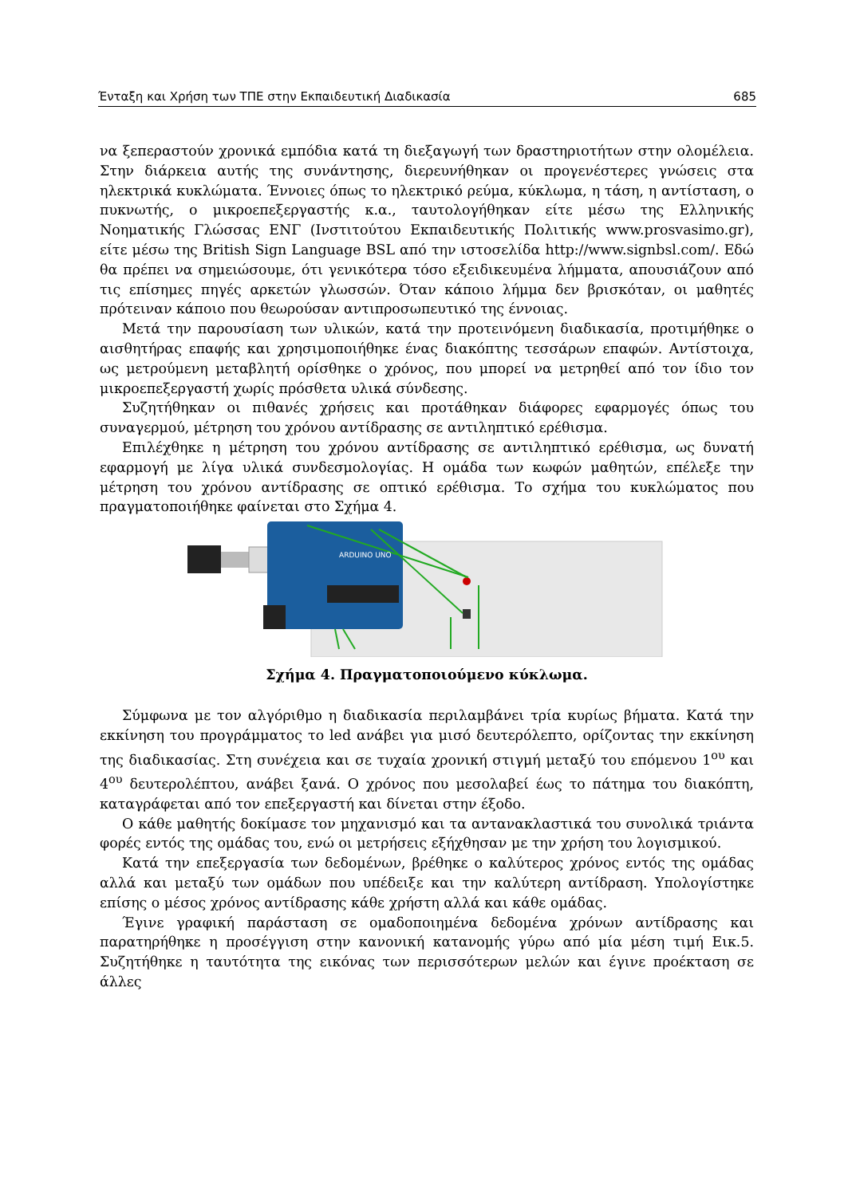Ένταξη και Χρήση των ΤΠΕ στην Εκπαιδευτική Διαδικασία 685
να ξεπεραστούν χρονικά εμπόδια κατά τη διεξαγωγή των δραστηριοτήτων στην ολομέλεια. Στην διάρκεια αυτής της συνάντησης, διερευνήθηκαν οι προγενέστερες γνώσεις στα ηλεκτρικά κυκλώματα. Έννοιες όπως το ηλεκτρικό ρεύμα, κύκλωμα, η τάση, η αντίσταση, ο πυκνωτής, ο μικροεπεξεργαστής κ.α., ταυτολογήθηκαν είτε μέσω της Ελληνικής Νοηματικής Γλώσσας ΕΝΓ (Ινστιτούτου Εκπαιδευτικής Πολιτικής www.prosvasimo.gr), είτε μέσω της British Sign Language BSL από την ιστοσελίδα http://www.signbsl.com/. Εδώ θα πρέπει να σημειώσουμε, ότι γενικότερα τόσο εξειδικευμένα λήμματα, απουσιάζουν από τις επίσημες πηγές αρκετών γλωσσών. Όταν κάποιο λήμμα δεν βρισκόταν, οι μαθητές πρότειναν κάποιο που θεωρούσαν αντιπροσωπευτικό της έννοιας.
Μετά την παρουσίαση των υλικών, κατά την προτεινόμενη διαδικασία, προτιμήθηκε ο αισθητήρας επαφής και χρησιμοποιήθηκε ένας διακόπτης τεσσάρων επαφών. Αντίστοιχα, ως μετρούμενη μεταβλητή ορίσθηκε ο χρόνος, που μπορεί να μετρηθεί από τον ίδιο τον μικροεπεξεργαστή χωρίς πρόσθετα υλικά σύνδεσης.
Συζητήθηκαν οι πιθανές χρήσεις και προτάθηκαν διάφορες εφαρμογές όπως του συναγερμού, μέτρηση του χρόνου αντίδρασης σε αντιληπτικό ερέθισμα.
Επιλέχθηκε η μέτρηση του χρόνου αντίδρασης σε αντιληπτικό ερέθισμα, ως δυνατή εφαρμογή με λίγα υλικά συνδεσμολογίας. Η ομάδα των κωφών μαθητών, επέλεξε την μέτρηση του χρόνου αντίδρασης σε οπτικό ερέθισμα. Το σχήμα του κυκλώματος που πραγματοποιήθηκε φαίνεται στο Σχήμα 4.
ARDUINO UNO
Σχήμα 4. Πραγματοποιούμενο κύκλωμα.
Σύμφωνα με τον αλγόριθμο η διαδικασία περιλαμβάνει τρία κυρίως βήματα. Κατά την εκκίνηση του προγράμματος το led ανάβει για μισό δευτερόλεπτο, ορίζοντας την εκκίνηση της διαδικασίας. Στη συνέχεια και σε τυχαία χρονική στιγμή μεταξύ του επόμενου 1<sup>ου</sup> και 4<sup>ου</sup> δευτερολέπτου, ανάβει ξανά. Ο χρόνος που μεσολαβεί έως το πάτημα του διακόπτη, καταγράφεται από τον επεξεργαστή και δίνεται στην έξοδο.
Ο κάθε μαθητής δοκίμασε τον μηχανισμό και τα αντανακλαστικά του συνολικά τριάντα φορές εντός της ομάδας του, ενώ οι μετρήσεις εξήχθησαν με την χρήση του λογισμικού.
Κατά την επεξεργασία των δεδομένων, βρέθηκε ο καλύτερος χρόνος εντός της ομάδας αλλά και μεταξύ των ομάδων που υπέδειξε και την καλύτερη αντίδραση. Υπολογίστηκε επίσης ο μέσος χρόνος αντίδρασης κάθε χρήστη αλλά και κάθε ομάδας.
Έγινε γραφική παράσταση σε ομαδοποιημένα δεδομένα χρόνων αντίδρασης και παρατηρήθηκε η προσέγγιση στην κανονική κατανομής γύρω από μία μέση τιμή Εικ.5. Συζητήθηκε η ταυτότητα της εικόνας των περισσότερων μελών και έγινε προέκταση σε άλλες